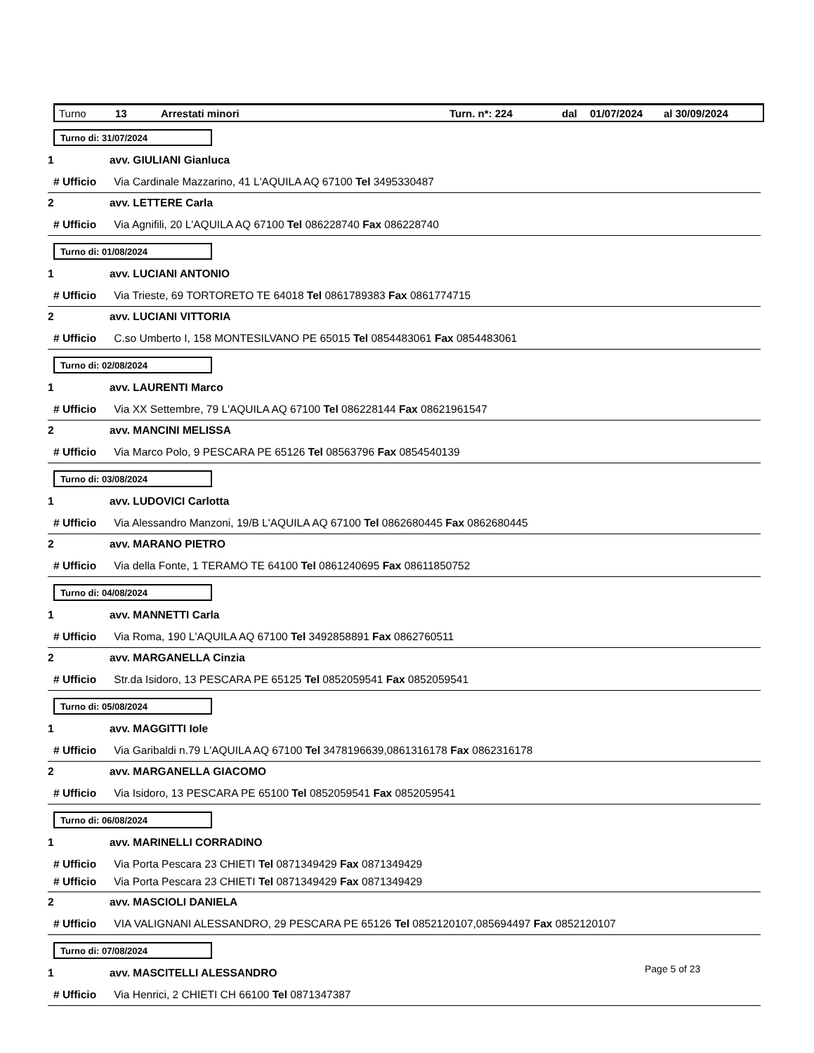Turno 13 Arrestati minori Turn. n*: 224 dal 01/07/2024 al 30/09/2024
Turno di: 31/07/2024
1 avv. GIULIANI Gianluca
# Ufficio Via Cardinale Mazzarino, 41 L'AQUILA AQ 67100 Tel 3495330487
2 avv. LETTERE Carla
# Ufficio Via Agnifili, 20 L'AQUILA AQ 67100 Tel 086228740 Fax 086228740
Turno di: 01/08/2024
1 avv. LUCIANI ANTONIO
# Ufficio Via Trieste, 69 TORTORETO TE 64018 Tel 0861789383 Fax 0861774715
2 avv. LUCIANI VITTORIA
# Ufficio C.so Umberto I, 158 MONTESILVANO PE 65015 Tel 0854483061 Fax 0854483061
Turno di: 02/08/2024
1 avv. LAURENTI Marco
# Ufficio Via XX Settembre, 79 L'AQUILA AQ 67100 Tel 086228144 Fax 08621961547
2 avv. MANCINI MELISSA
# Ufficio Via Marco Polo, 9 PESCARA PE 65126 Tel 08563796 Fax 0854540139
Turno di: 03/08/2024
1 avv. LUDOVICI Carlotta
# Ufficio Via Alessandro Manzoni, 19/B L'AQUILA AQ 67100 Tel 0862680445 Fax 0862680445
2 avv. MARANO PIETRO
# Ufficio Via della Fonte, 1 TERAMO TE 64100 Tel 0861240695 Fax 08611850752
Turno di: 04/08/2024
1 avv. MANNETTI Carla
# Ufficio Via Roma, 190 L'AQUILA AQ 67100 Tel 3492858891 Fax 0862760511
2 avv. MARGANELLA Cinzia
# Ufficio Str.da Isidoro, 13 PESCARA PE 65125 Tel 0852059541 Fax 0852059541
Turno di: 05/08/2024
1 avv. MAGGITTI Iole
# Ufficio Via Garibaldi n.79 L'AQUILA AQ 67100 Tel 3478196639,0861316178 Fax 0862316178
2 avv. MARGANELLA GIACOMO
# Ufficio Via Isidoro, 13 PESCARA PE 65100 Tel 0852059541 Fax 0852059541
Turno di: 06/08/2024
1 avv. MARINELLI CORRADINO
# Ufficio Via Porta Pescara 23 CHIETI Tel 0871349429 Fax 0871349429
# Ufficio Via Porta Pescara 23 CHIETI Tel 0871349429 Fax 0871349429
2 avv. MASCIOLI DANIELA
# Ufficio VIA VALIGNANI ALESSANDRO, 29 PESCARA PE 65126 Tel 0852120107,085694497 Fax 0852120107
Turno di: 07/08/2024
1 avv. MASCITELLI ALESSANDRO
# Ufficio Via Henrici, 2 CHIETI CH 66100 Tel 0871347387
Page 5 of 23